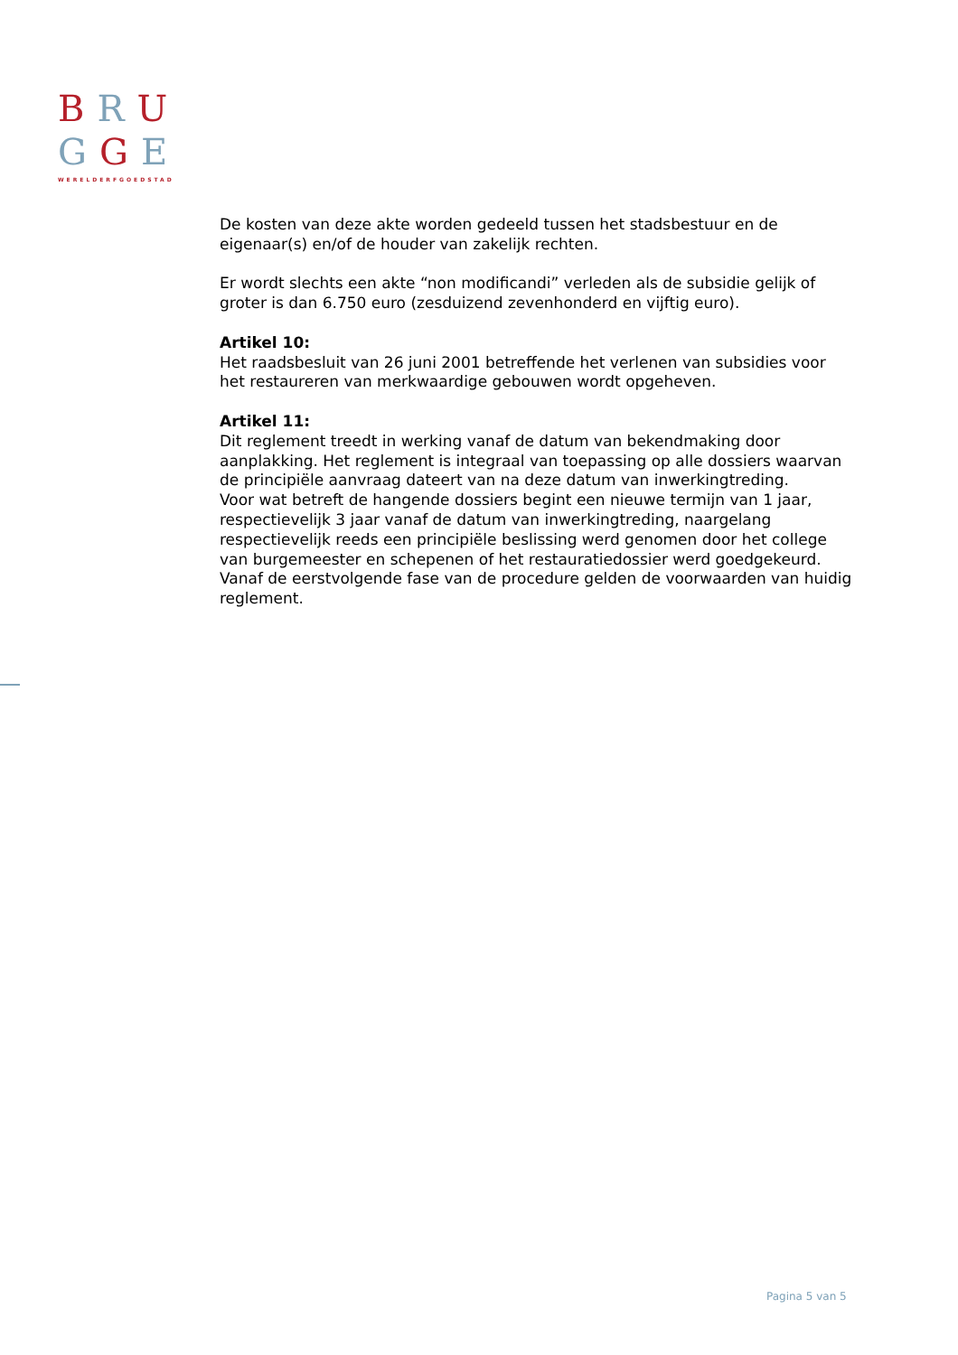BRU
GGE
WERELDERFGOEDSTAD
De kosten van deze akte worden gedeeld tussen het stadsbestuur en de eigenaar(s) en/of de houder van zakelijk rechten.
Er wordt slechts een akte “non modificandi” verleden als de subsidie gelijk of groter is dan 6.750 euro (zesduizend zevenhonderd en vijftig euro).
Artikel 10:
Het raadsbesluit van 26 juni 2001 betreffende het verlenen van subsidies voor het restaureren van merkwaardige gebouwen wordt opgeheven.
Artikel 11:
Dit reglement treedt in werking vanaf de datum van bekendmaking door aanplakking. Het reglement is integraal van toepassing op alle dossiers waarvan de principiële aanvraag dateert van na deze datum van inwerkingtreding.
Voor wat betreft de hangende dossiers begint een nieuwe termijn van 1 jaar, respectievelijk 3 jaar vanaf de datum van inwerkingtreding, naargelang respectievelijk reeds een principiële beslissing werd genomen door het college van burgemeester en schepenen of het restauratiedossier werd goedgekeurd. Vanaf de eerstvolgende fase van de procedure gelden de voorwaarden van huidig reglement.
Pagina 5 van 5